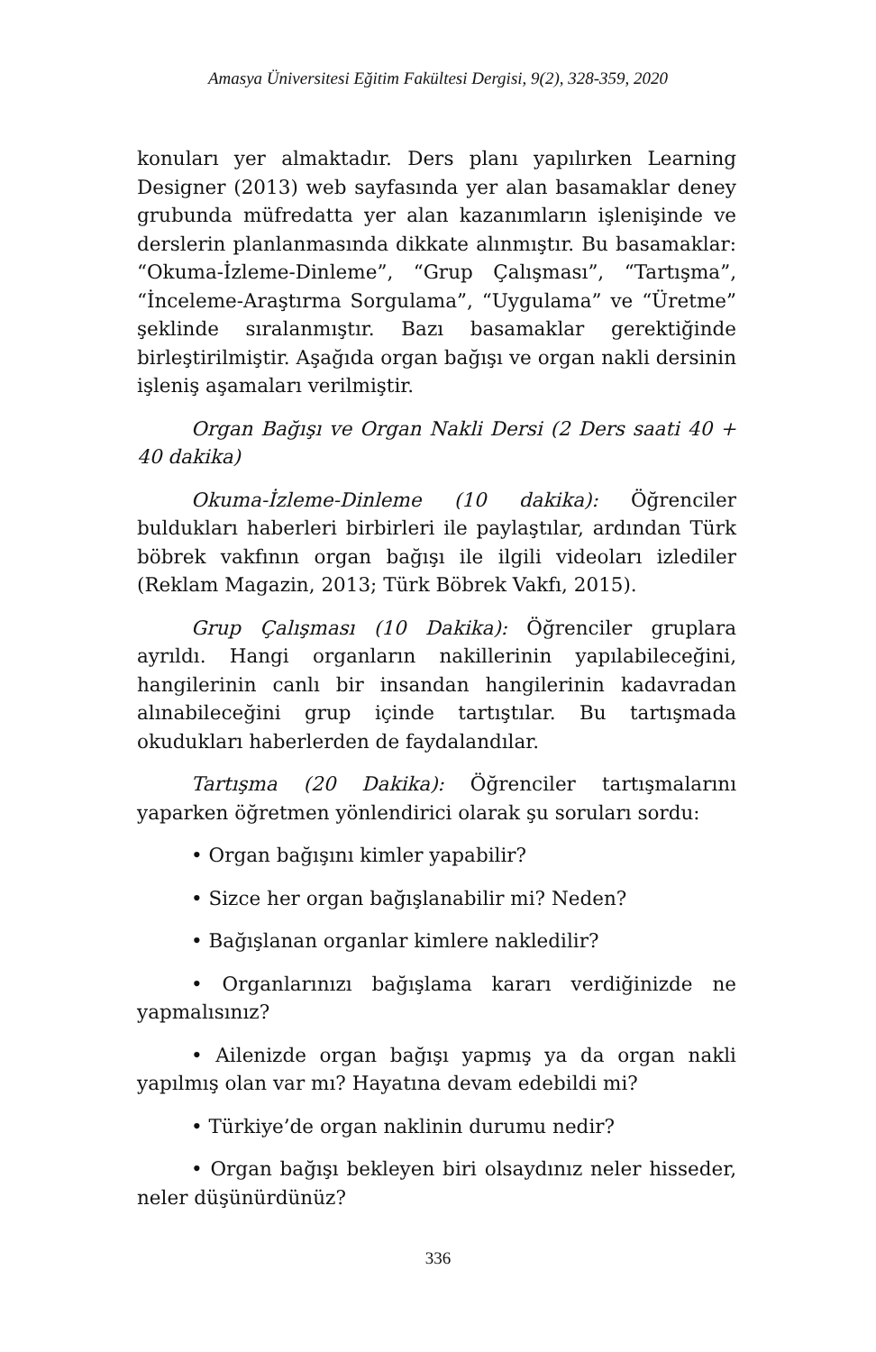Amasya Üniversitesi Eğitim Fakültesi Dergisi, 9(2), 328-359, 2020
konuları yer almaktadır. Ders planı yapılırken Learning Designer (2013) web sayfasında yer alan basamaklar deney grubunda müfredatta yer alan kazanımların işlenişinde ve derslerin planlanmasında dikkate alınmıştır. Bu basamaklar: “Okuma-İzleme-Dinleme”, “Grup Çalışması”, “Tartışma”, “İnceleme-Araştırma Sorgulama”, “Uygulama” ve “Üretme” şeklinde sıralanmıştır. Bazı basamaklar gerektiğinde birleştirilmiştir. Aşağıda organ bağışı ve organ nakli dersinin işleniş aşamaları verilmiştir.
Organ Bağışı ve Organ Nakli Dersi (2 Ders saati 40 + 40 dakika)
Okuma-İzleme-Dinleme (10 dakika): Öğrenciler buldukları haberleri birbirleri ile paylaştılar, ardından Türk böbrek vakfının organ bağışı ile ilgili videoları izlediler (Reklam Magazin, 2013; Türk Böbrek Vakfı, 2015).
Grup Çalışması (10 Dakika): Öğrenciler gruplara ayrıldı. Hangi organların nakillerinin yapılabileceğini, hangilerinin canlı bir insandan hangilerinin kadavradan alınabileceğini grup içinde tartıştılar. Bu tartışmada okudukları haberlerden de faydalandılar.
Tartışma (20 Dakika): Öğrenciler tartışmalarını yaparken öğretmen yönlendirici olarak şu soruları sordu:
• Organ bağışını kimler yapabilir?
• Sizce her organ bağışlanabilir mi? Neden?
• Bağışlanan organlar kimlere nakledilir?
• Organlarınızı bağışlama kararı verdiğinizde ne yapmalısınız?
• Ailenizde organ bağışı yapmış ya da organ nakli yapılmış olan var mı? Hayatına devam edebildi mi?
• Türkiye’de organ naklinin durumu nedir?
• Organ bağışı bekleyen biri olsaydınız neler hisseder, neler düşünürdünüz?
336